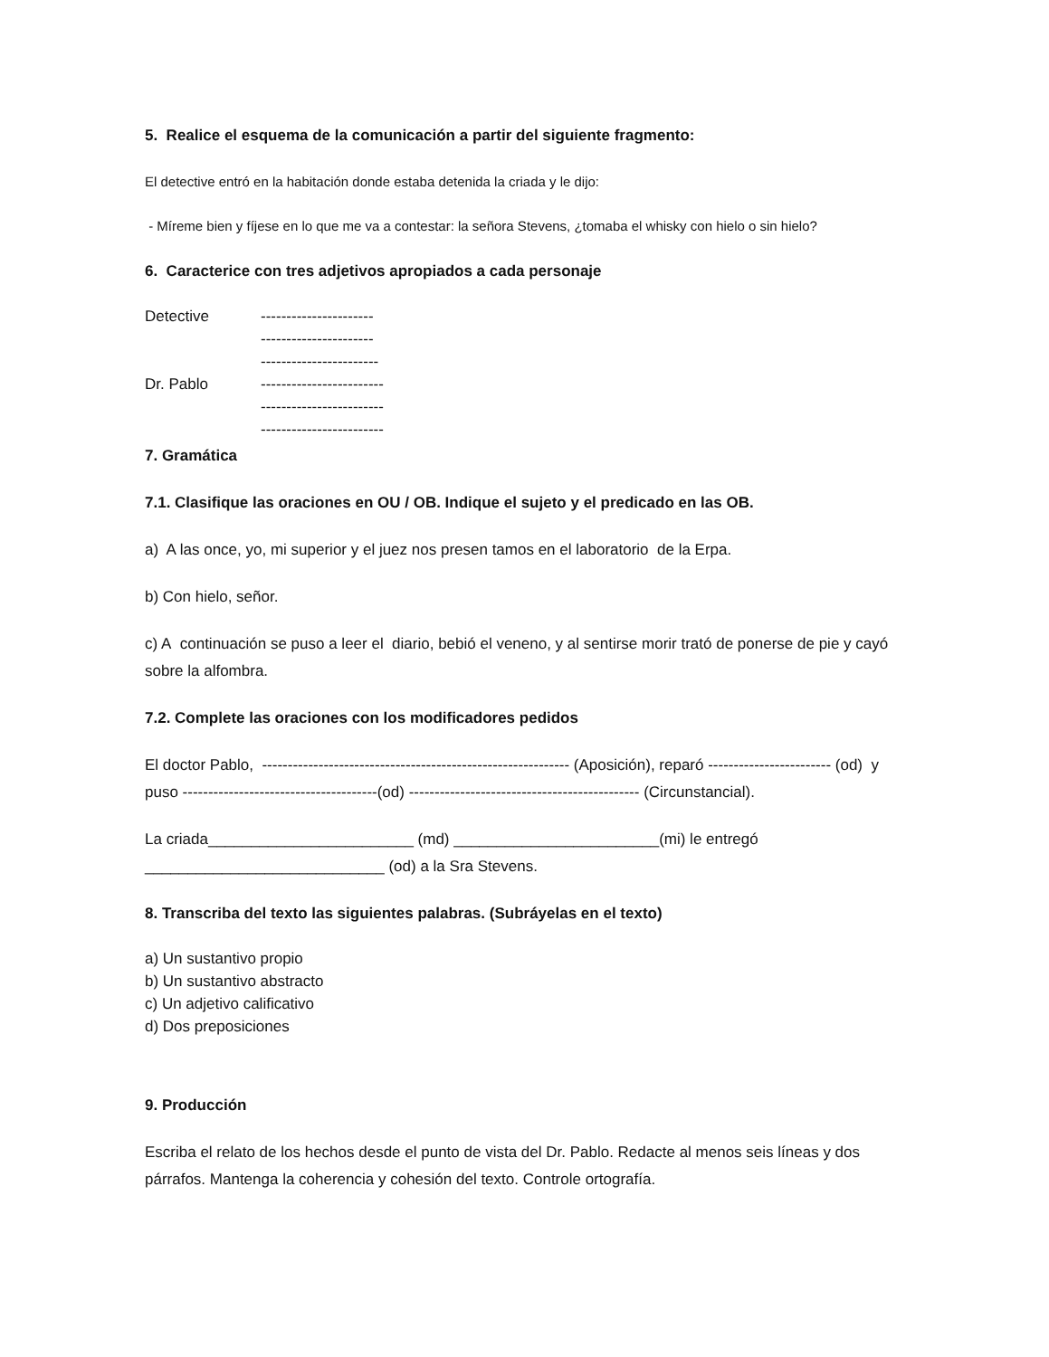5. Realice el esquema de la comunicación a partir del siguiente fragmento:
El detective entró en la habitación donde estaba detenida la criada y le dijo:
- Míreme bien y fíjese en lo que me va a contestar: la señora Stevens, ¿tomaba el whisky con hielo o sin hielo?
6. Caracterice con tres adjetivos apropiados a cada personaje
Detective ----------------------
----------------------
-----------------------
Dr. Pablo ------------------------
------------------------
------------------------
7. Gramática
7.1. Clasifique las oraciones en OU / OB. Indique el sujeto y el predicado en las OB.
a) A las once, yo, mi superior y el juez nos presen tamos en el laboratorio de la Erpa.
b) Con hielo, señor.
c) A continuación se puso a leer el diario, bebió el veneno, y al sentirse morir trató de ponerse de pie y cayó sobre la alfombra.
7.2. Complete las oraciones con los modificadores pedidos
El doctor Pablo, ------------------------------------------------------------ (Aposición), reparó ------------------------ (od) y puso --------------------------------------(od) --------------------------------------------- (Circunstancial).
La criada________________________ (md) ________________________(mi) le entregó ____________________________ (od) a la Sra Stevens.
8. Transcriba del texto las siguientes palabras. (Subráyelas en el texto)
a) Un sustantivo propio
b) Un sustantivo abstracto
c) Un adjetivo calificativo
d) Dos preposiciones
9. Producción
Escriba el relato de los hechos desde el punto de vista del Dr. Pablo. Redacte al menos seis líneas y dos párrafos. Mantenga la coherencia y cohesión del texto. Controle ortografía.